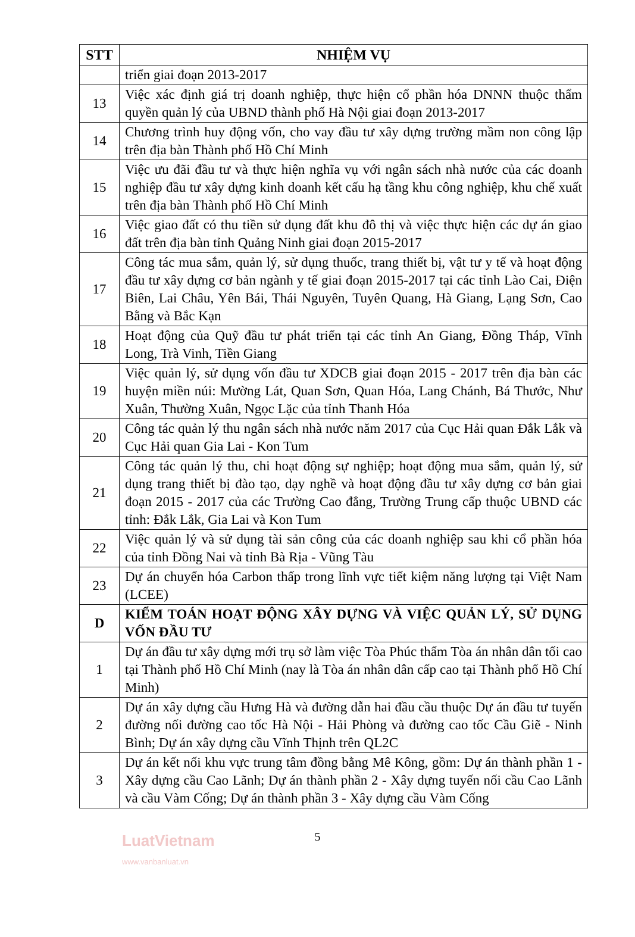| STT | NHIỆM VỤ |
| --- | --- |
| | triển giai đoạn 2013-2017 |
| 13 | Việc xác định giá trị doanh nghiệp, thực hiện cổ phần hóa DNNN thuộc thẩm quyền quản lý của UBND thành phố Hà Nội giai đoạn 2013-2017 |
| 14 | Chương trình huy động vốn, cho vay đầu tư xây dựng trường mầm non công lập trên địa bàn Thành phố Hồ Chí Minh |
| 15 | Việc ưu đãi đầu tư và thực hiện nghĩa vụ với ngân sách nhà nước của các doanh nghiệp đầu tư xây dựng kinh doanh kết cấu hạ tầng khu công nghiệp, khu chế xuất trên địa bàn Thành phố Hồ Chí Minh |
| 16 | Việc giao đất có thu tiền sử dụng đất khu đô thị và việc thực hiện các dự án giao đất trên địa bàn tỉnh Quảng Ninh giai đoạn 2015-2017 |
| 17 | Công tác mua sắm, quản lý, sử dụng thuốc, trang thiết bị, vật tư y tế và hoạt động đầu tư xây dựng cơ bản ngành y tế giai đoạn 2015-2017 tại các tỉnh Lào Cai, Điện Biên, Lai Châu, Yên Bái, Thái Nguyên, Tuyên Quang, Hà Giang, Lạng Sơn, Cao Bằng và Bắc Kạn |
| 18 | Hoạt động của Quỹ đầu tư phát triển tại các tỉnh An Giang, Đồng Tháp, Vĩnh Long, Trà Vinh, Tiền Giang |
| 19 | Việc quản lý, sử dụng vốn đầu tư XDCB giai đoạn 2015 - 2017 trên địa bàn các huyện miền núi: Mường Lát, Quan Sơn, Quan Hóa, Lang Chánh, Bá Thước, Như Xuân, Thường Xuân, Ngọc Lặc của tỉnh Thanh Hóa |
| 20 | Công tác quản lý thu ngân sách nhà nước năm 2017 của Cục Hải quan Đắk Lắk và Cục Hải quan Gia Lai - Kon Tum |
| 21 | Công tác quản lý thu, chi hoạt động sự nghiệp; hoạt động mua sắm, quản lý, sử dụng trang thiết bị đào tạo, dạy nghề và hoạt động đầu tư xây dựng cơ bản giai đoạn 2015 - 2017 của các Trường Cao đẳng, Trường Trung cấp thuộc UBND các tỉnh: Đắk Lắk, Gia Lai và Kon Tum |
| 22 | Việc quản lý và sử dụng tài sản công của các doanh nghiệp sau khi cổ phần hóa của tỉnh Đồng Nai và tỉnh Bà Rịa - Vũng Tàu |
| 23 | Dự án chuyển hóa Carbon thấp trong lĩnh vực tiết kiệm năng lượng tại Việt Nam (LCEE) |
| D | KIỂM TOÁN HOẠT ĐỘNG XÂY DỰNG VÀ VIỆC QUẢN LÝ, SỬ DỤNG VỐN ĐẦU TƯ |
| 1 | Dự án đầu tư xây dựng mới trụ sở làm việc Tòa Phúc thẩm Tòa án nhân dân tối cao tại Thành phố Hồ Chí Minh (nay là Tòa án nhân dân cấp cao tại Thành phố Hồ Chí Minh) |
| 2 | Dự án xây dựng cầu Hưng Hà và đường dẫn hai đầu cầu thuộc Dự án đầu tư tuyến đường nối đường cao tốc Hà Nội - Hải Phòng và đường cao tốc Cầu Giẽ - Ninh Bình; Dự án xây dựng cầu Vĩnh Thịnh trên QL2C |
| 3 | Dự án kết nối khu vực trung tâm đồng bằng Mê Kông, gồm: Dự án thành phần 1 - Xây dựng cầu Cao Lãnh; Dự án thành phần 2 - Xây dựng tuyến nối cầu Cao Lãnh và cầu Vàm Cống; Dự án thành phần 3 - Xây dựng cầu Vàm Cống |
5
LuatVietnam
www.vanbanluat.vn